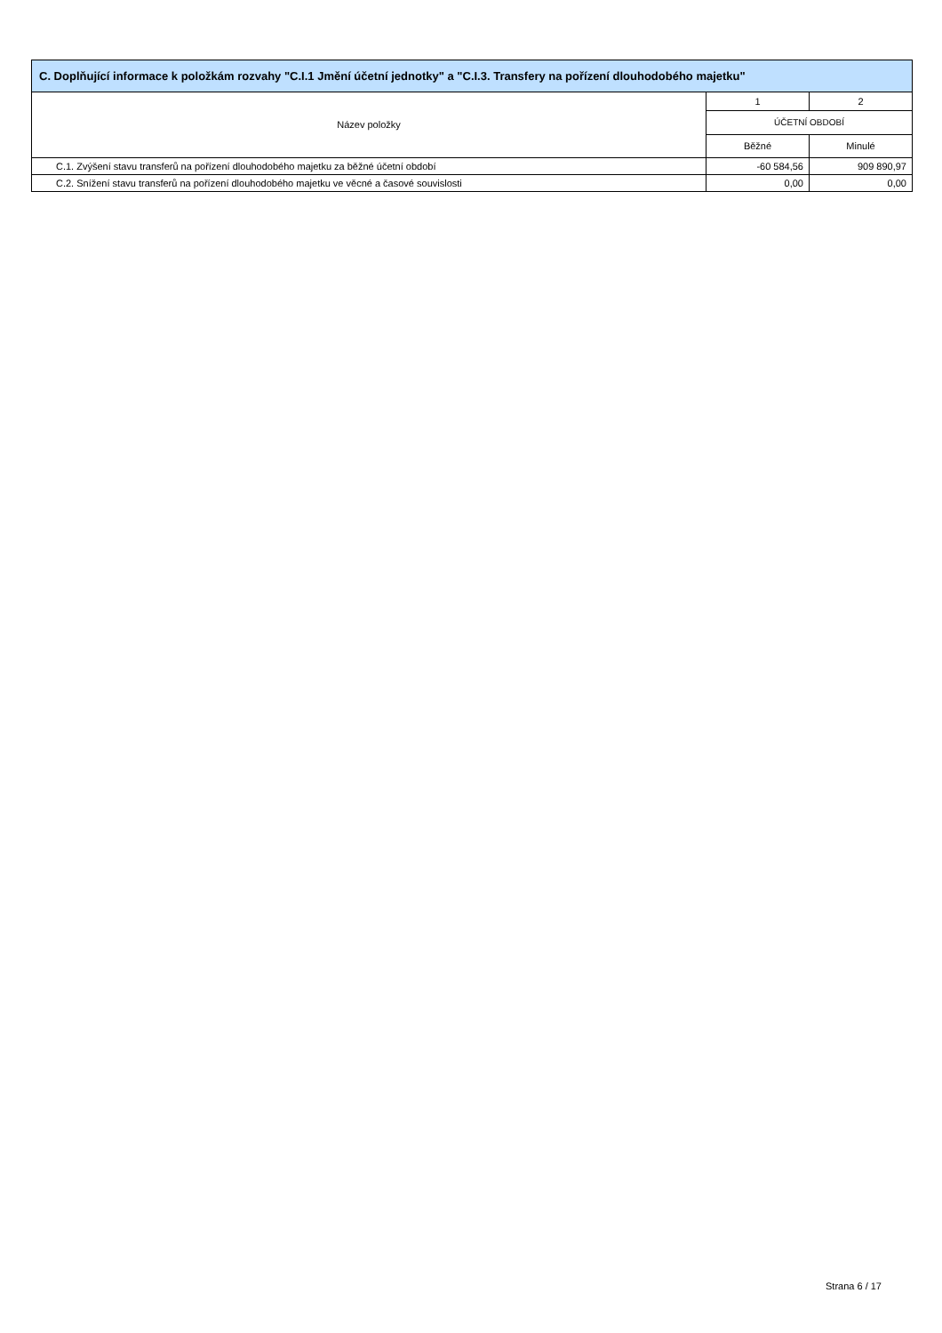C. Doplňující informace k položkám rozvahy "C.I.1 Jmění účetní jednotky" a "C.I.3. Transfery na pořízení dlouhodobého majetku"
| Název položky | 1 | 2 |
| --- | --- | --- |
| | ÚČETNÍ OBDOBÍ | |
| | Běžné | Minulé |
| C.1. Zvýšení stavu transferů na pořízení dlouhodobého majetku za běžné účetní období | -60 584,56 | 909 890,97 |
| C.2. Snížení stavu transferů na pořízení dlouhodobého majetku ve věcné a časové souvislosti | 0,00 | 0,00 |
Strana 6 / 17